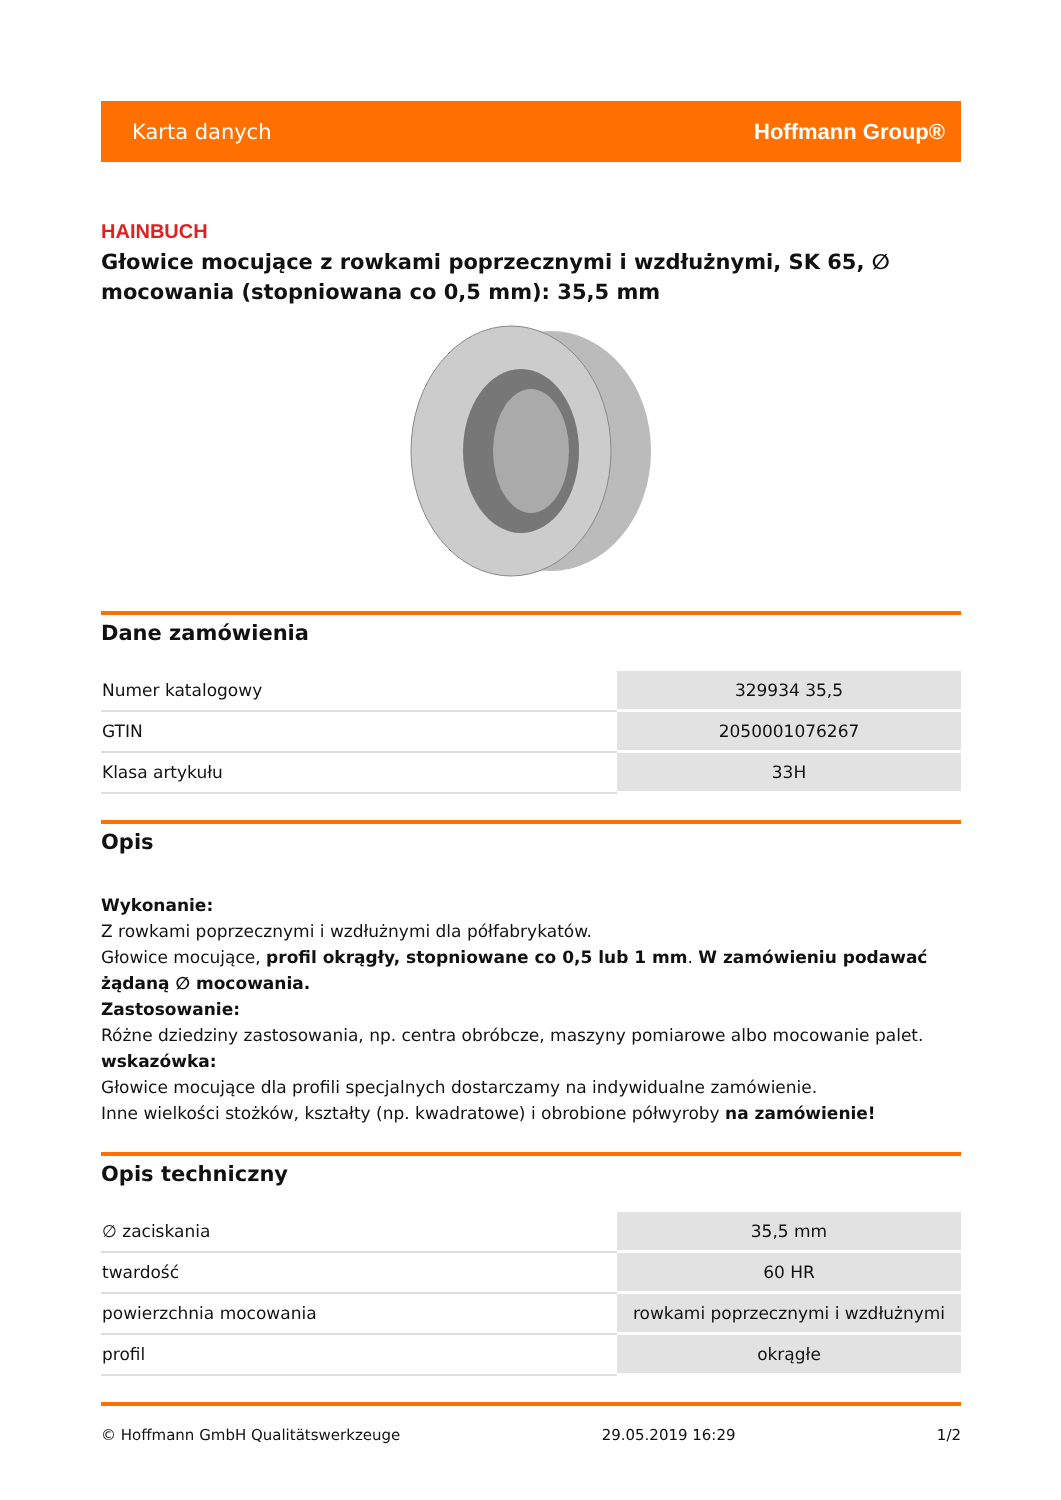Karta danych Hoffmann Group®
HAINBUCH
Głowice mocujące z rowkami poprzecznymi i wzdłużnymi, SK 65, ∅ mocowania (stopniowana co 0,5 mm): 35,5 mm
Dane zamówienia
| Numer katalogowy | 329934 35,5 |
| GTIN | 2050001076267 |
| Klasa artykułu | 33H |
Opis
Wykonanie:
Z rowkami poprzecznymi i wzdłużnymi dla półfabrykatów.
Głowice mocujące, profil okrągły, stopniowane co 0,5 lub 1 mm. W zamówieniu podawać żądaną ∅ mocowania.
Zastosowanie:
Różne dziedziny zastosowania, np. centra obróbcze, maszyny pomiarowe albo mocowanie palet.
wskazówka:
Głowice mocujące dla profili specjalnych dostarczamy na indywidualne zamówienie.
Inne wielkości stożków, kształty (np. kwadratowe) i obrobione półwyroby na zamówienie!
Opis techniczny
| ∅ zaciskania | 35,5 mm |
| twardość | 60 HR |
| powierzchnia mocowania | rowkami poprzecznymi i wzdłużnymi |
| profil | okrągłe |
© Hoffmann GmbH Qualitätswerkzeuge 29.05.2019 16:29 1/2